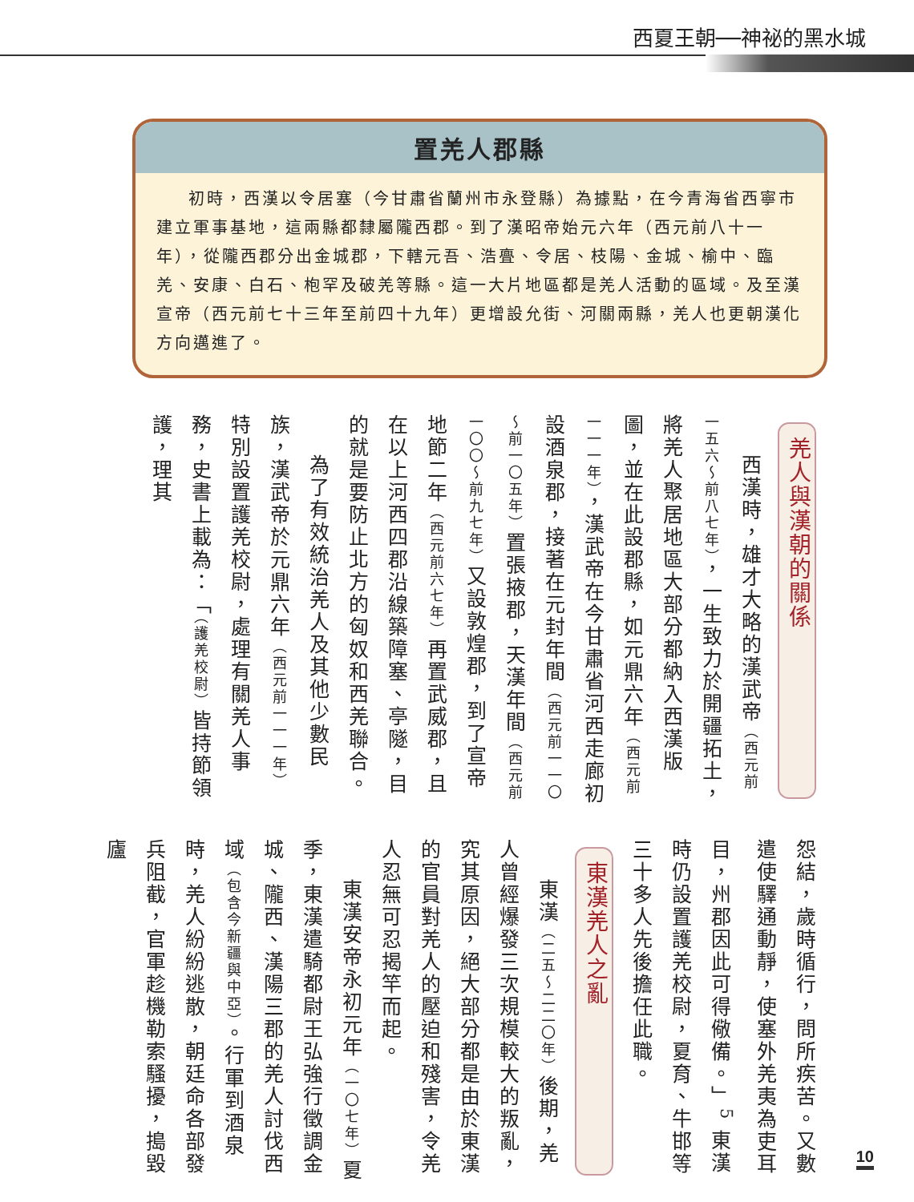西夏王朝──神祕的黑水城
置羌人郡縣
初時，西漢以令居塞（今甘肅省蘭州市永登縣）為據點，在今青海省西寧市建立軍事基地，這兩縣都隸屬隴西郡。到了漢昭帝始元六年（西元前八十一年），從隴西郡分出金城郡，下轄元吾、浩亹、令居、枝陽、金城、榆中、臨羌、安康、白石、枹罕及破羌等縣。這一大片地區都是羌人活動的區域。及至漢宣帝（西元前七十三年至前四十九年）更增設允街、河關兩縣，羌人也更朝漢化方向邁進了。
羌人與漢朝的關係
西漢時，雄才大略的漢武帝（西元前一五六～前八七年），一生致力於開疆拓土，將羌人聚居地區大部分都納入西漢版圖，並在此設郡縣，如元鼎六年（西元前一一一年），漢武帝在今甘肅省河西走廊初設酒泉郡，接著在元封年間（西元前一一〇～前一〇五年）置張掖郡，天漢年間（西元前一〇〇～前九七年）又設敦煌郡，到了宣帝地節二年（西元前六七年）再置武威郡，且在以上河西四郡沿線築障塞、亭隧，目的就是要防止北方的匈奴和西羌聯合。
為了有效統治羌人及其他少數民族，漢武帝於元鼎六年（西元前一一一年）特別設置護羌校尉，處理有關羌人事務，史書上載為：「（護羌校尉）皆持節領護，理其
怨結，歲時循行，問所疾苦。又數遣使驛通動靜，使塞外羌夷為吏耳目，州郡因此可得儆備。」<sup>5</sup> 東漢時仍設置護羌校尉，夏育、牛邯等三十多人先後擔任此職。
東漢羌人之亂
東漢（二五～二二〇年）後期，羌人曾經爆發三次規模較大的叛亂，究其原因，絕大部分都是由於東漢的官員對羌人的壓迫和殘害，令羌人忍無可忍揭竿而起。
東漢安帝永初元年（一〇七年）夏季，東漢遣騎都尉王弘強行徵調金城、隴西、漢陽三郡的羌人討伐西域（包含今新疆與中亞）。行軍到酒泉時，羌人紛紛逃散，朝廷命各部發兵阻截，官軍趁機勒索騷擾，搗毀廬
10